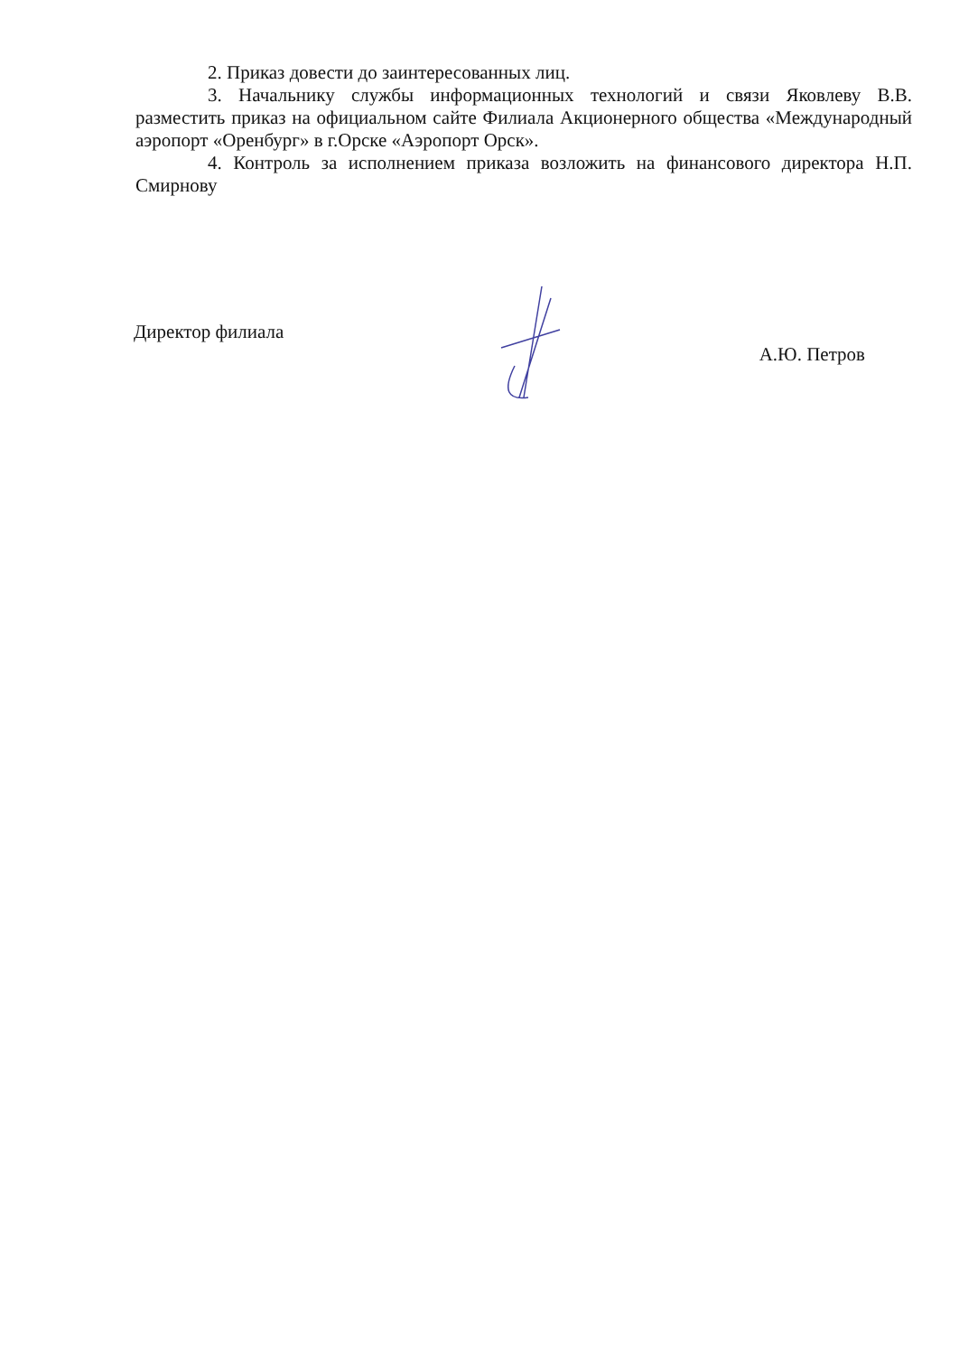2. Приказ довести до заинтересованных лиц.
3. Начальнику службы информационных технологий и связи Яковлеву В.В. разместить приказ на официальном сайте Филиала Акционерного общества «Международный аэропорт «Оренбург» в г.Орске «Аэропорт Орск».
4. Контроль за исполнением приказа возложить на финансового директора Н.П. Смирнову
Директор филиала
А.Ю. Петров